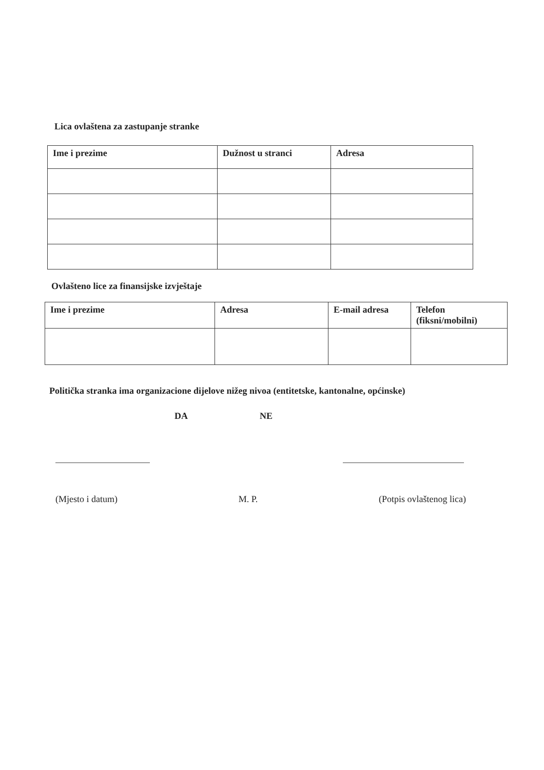Lica ovlaštena za zastupanje stranke
| Ime i prezime | Dužnost u stranci | Adresa |
| --- | --- | --- |
Ovlašteno lice za finansijske izvještaje
| Ime i prezime | Adresa | E-mail adresa | Telefon (fiksni/mobilni) |
| --- | --- | --- | --- |
Politička stranka ima organizacione dijelove nižeg nivoa (entitetske, kantonalne, općinske)
DA NE
(Mjesto i datum) M. P. (Potpis ovlaštenog lica)